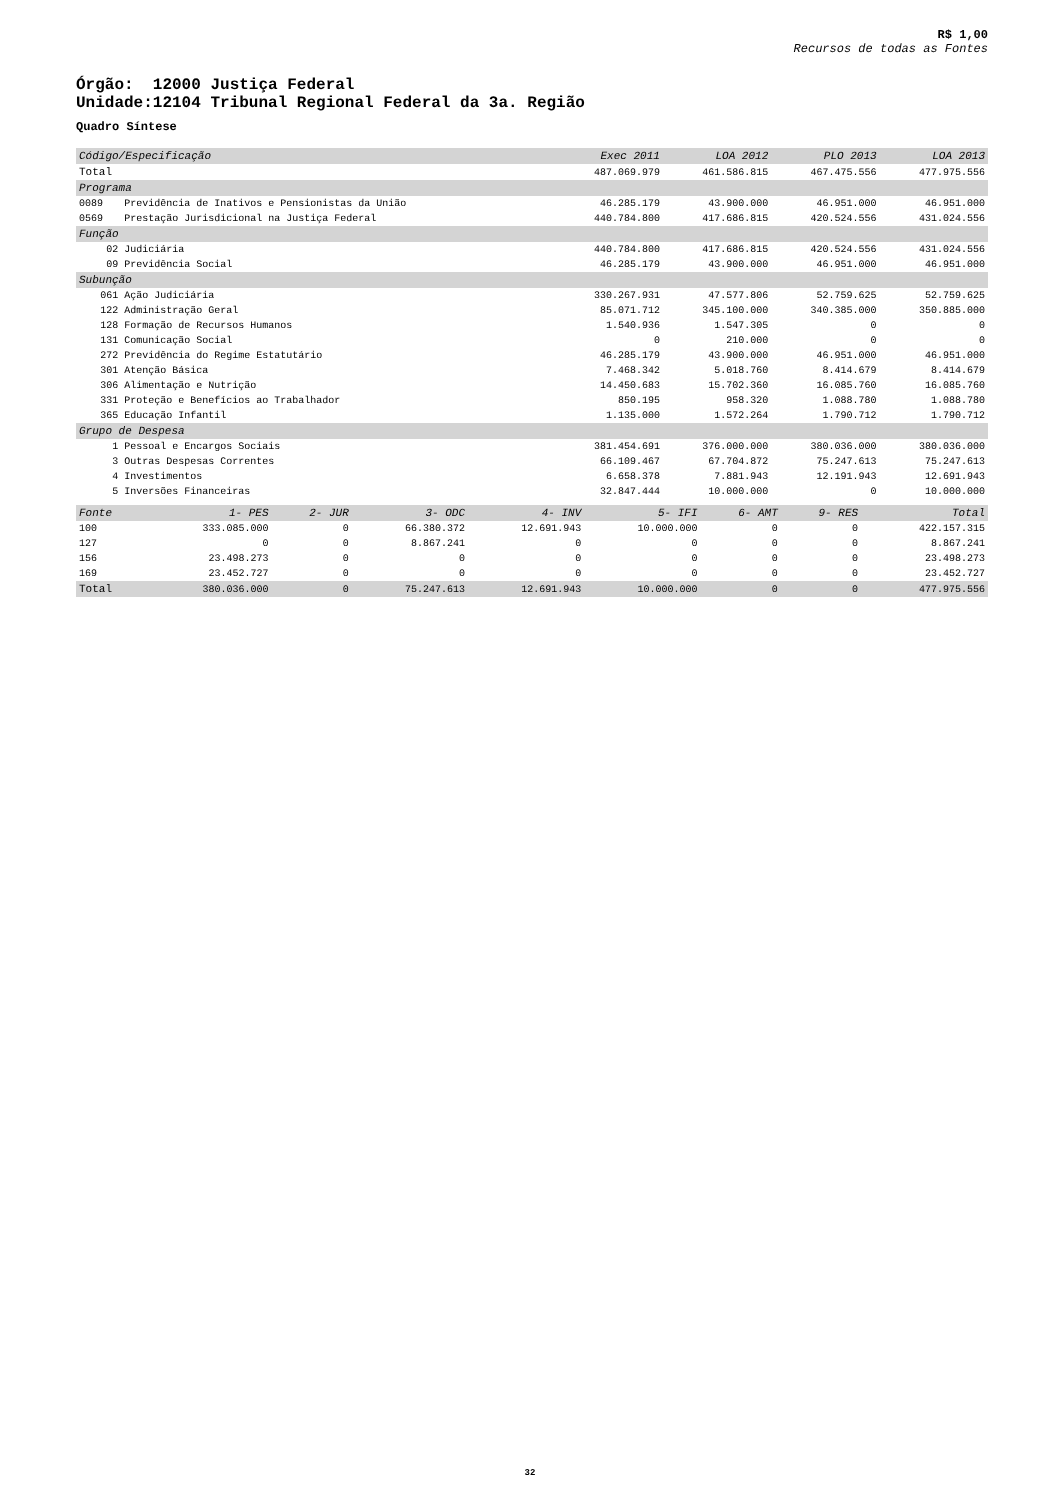R$ 1,00
Recursos de todas as Fontes
Órgão: 12000 Justiça Federal
Unidade:12104 Tribunal Regional Federal da 3a. Região
Quadro Síntese
| Código/Especificação | | Exec 2011 | LOA 2012 | PLO 2013 | LOA 2013 |
| --- | --- | --- | --- | --- | --- |
| Total | | 487.069.979 | 461.586.815 | 467.475.556 | 477.975.556 |
| Programa | | | | | |
| 0089 | Previdência de Inativos e Pensionistas da União | 46.285.179 | 43.900.000 | 46.951.000 | 46.951.000 |
| 0569 | Prestação Jurisdicional na Justiça Federal | 440.784.800 | 417.686.815 | 420.524.556 | 431.024.556 |
| Função | | | | | |
| 02 | Judiciária | 440.784.800 | 417.686.815 | 420.524.556 | 431.024.556 |
| 09 | Previdência Social | 46.285.179 | 43.900.000 | 46.951.000 | 46.951.000 |
| Subunção | | | | | |
| 061 | Ação Judiciária | 330.267.931 | 47.577.806 | 52.759.625 | 52.759.625 |
| 122 | Administração Geral | 85.071.712 | 345.100.000 | 340.385.000 | 350.885.000 |
| 128 | Formação de Recursos Humanos | 1.540.936 | 1.547.305 | 0 | 0 |
| 131 | Comunicação Social | 0 | 210.000 | 0 | 0 |
| 272 | Previdência do Regime Estatutário | 46.285.179 | 43.900.000 | 46.951.000 | 46.951.000 |
| 301 | Atenção Básica | 7.468.342 | 5.018.760 | 8.414.679 | 8.414.679 |
| 306 | Alimentação e Nutrição | 14.450.683 | 15.702.360 | 16.085.760 | 16.085.760 |
| 331 | Proteção e Benefícios ao Trabalhador | 850.195 | 958.320 | 1.088.780 | 1.088.780 |
| 365 | Educação Infantil | 1.135.000 | 1.572.264 | 1.790.712 | 1.790.712 |
| Grupo de Despesa | | | | | |
| 1 | Pessoal e Encargos Sociais | 381.454.691 | 376.000.000 | 380.036.000 | 380.036.000 |
| 3 | Outras Despesas Correntes | 66.109.467 | 67.704.872 | 75.247.613 | 75.247.613 |
| 4 | Investimentos | 6.658.378 | 7.881.943 | 12.191.943 | 12.691.943 |
| 5 | Inversões Financeiras | 32.847.444 | 10.000.000 | 0 | 10.000.000 |
| Fonte | 1- PES | 2- JUR | 3- ODC | 4- INV | 5- IFI | 6- AMT | 9- RES | Total |
| --- | --- | --- | --- | --- | --- | --- | --- | --- |
| 100 | 333.085.000 | 0 | 66.380.372 | 12.691.943 | 10.000.000 | 0 | 0 | 422.157.315 |
| 127 | 0 | 0 | 8.867.241 | 0 | 0 | 0 | 0 | 8.867.241 |
| 156 | 23.498.273 | 0 | 0 | 0 | 0 | 0 | 0 | 23.498.273 |
| 169 | 23.452.727 | 0 | 0 | 0 | 0 | 0 | 0 | 23.452.727 |
| Total | 380.036.000 | 0 | 75.247.613 | 12.691.943 | 10.000.000 | 0 | 0 | 477.975.556 |
32